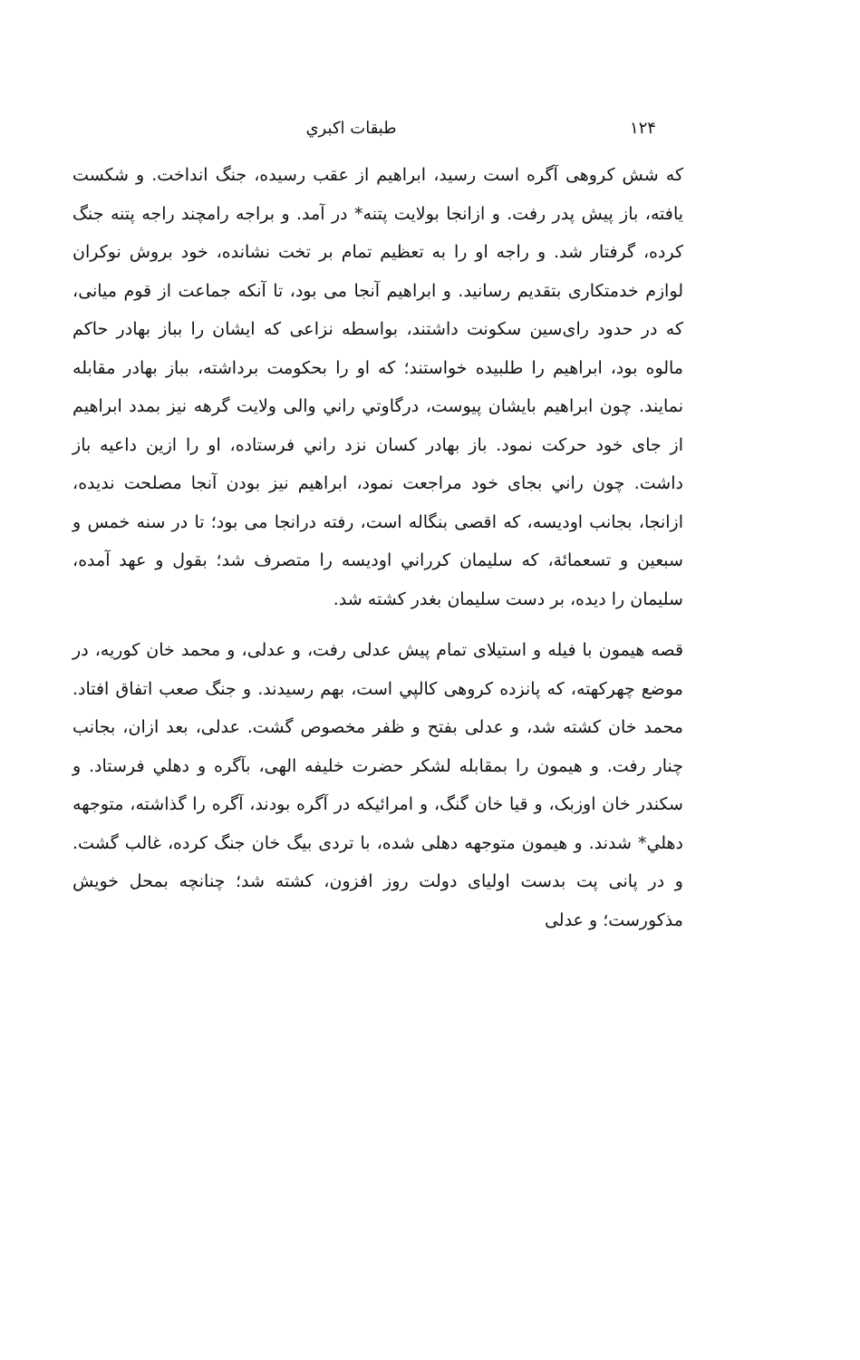۱۲۴ طبقات اکبري
که شش کروهی آگره است رسید، ابراهیم از عقب رسیده، جنگ انداخت. و شکست یافته، باز پیش پدر رفت. و ازانجا بولایت پتنه* در آمد. و براجه رامچند راجه پتنه جنگ کرده، گرفتار شد. و راجه او را به تعظیم تمام بر تخت نشانده، خود بروش نوکران لوازم خدمتکاری بتقدیم رسانید. و ابراهیم آنجا می بود، تا آنکه جماعت از قوم میانی، که در حدود رای‌سین سکونت داشتند، بواسطه نزاعی که ایشان را بباز بهادر حاکم مالوه بود، ابراهیم را طلبیده خواستند؛ که او را بحکومت برداشته، بباز بهادر مقابله نمایند. چون ابراهیم بایشان پیوست، درگاوتي راني والی ولایت گرهه نیز بمدد ابراهیم از جای خود حرکت نمود. باز بهادر کسان نزد راني فرستاده، او را ازین داعیه باز داشت. چون راني بجای خود مراجعت نمود، ابراهیم نیز بودن آنجا مصلحت ندیده، ازانجا، بجانب اودیسه، که اقصی بنگاله است، رفته درانجا می بود؛ تا در سنه خمس و سبعین و تسعمائة، که سلیمان کرراني اودیسه را متصرف شد؛ بقول و عهد آمده، سلیمان را دیده، بر دست سلیمان بغدر کشته شد.
قصه هیمون با فیله و استیلای تمام پیش عدلی رفت، و عدلی، و محمد خان کوریه، در موضع چهرکهته، که پانزده کروهی کالپي است، بهم رسیدند. و جنگ صعب اتفاق افتاد. محمد خان کشته شد، و عدلی بفتح و ظفر مخصوص گشت. عدلی، بعد ازان، بجانب چنار رفت. و هیمون را بمقابله لشکر حضرت خلیفه الهی، بآگره و دهلي فرستاد. و سکندر خان اوزبک، و قیا خان گنگ، و امرائیکه در آگره بودند، آگره را گذاشته، متوجهه دهلي* شدند. و هیمون متوجهه دهلی شده، با تردی بیگ خان جنگ کرده، غالب گشت. و در پانی پت بدست اولیای دولت روز افزون، کشته شد؛ چنانچه بمحل خویش مذکورست؛ و عدلی